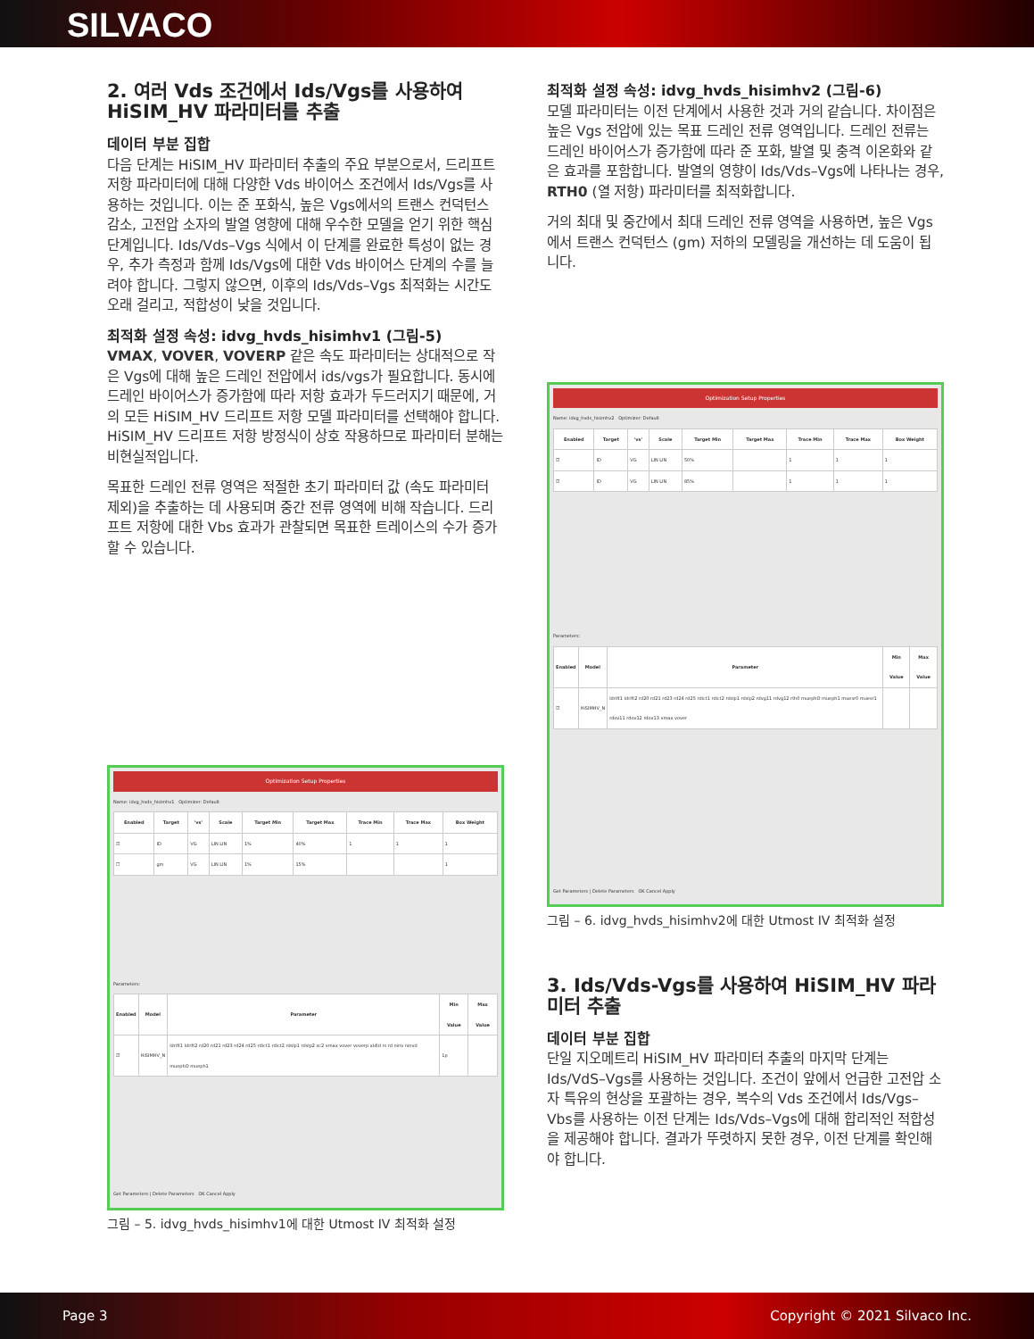SILVACO
2. 여러 Vds 조건에서 Ids/Vgs를 사용하여 HiSIM_HV 파라미터를 추출
데이터 부분 집합
다음 단계는 HiSIM_HV 파라미터 추출의 주요 부분으로서, 드리프트 저항 파라미터에 대해 다양한 Vds 바이어스 조건에서 Ids/Vgs를 사용하는 것입니다. 이는 준 포화식, 높은 Vgs에서의 트랜스 컨덕턴스 감소, 고전압 소자의 발열 영향에 대해 우수한 모델을 얻기 위한 핵심 단계입니다. Ids/Vds–Vgs 식에서 이 단계를 완료한 특성이 없는 경우, 추가 측정과 함께 Ids/Vgs에 대한 Vds 바이어스 단계의 수를 늘려야 합니다. 그렇지 않으면, 이후의 Ids/Vds–Vgs 최적화는 시간도 오래 걸리고, 적합성이 낮을 것입니다.
최적화 설정 속성: idvg_hvds_hisimhv1 (그림-5)
VMAX, VOVER, VOVERP 같은 속도 파라미터는 상대적으로 작은 Vgs에 대해 높은 드레인 전압에서 ids/vgs가 필요합니다. 동시에 드레인 바이어스가 증가함에 따라 저항 효과가 두드러지기 때문에, 거의 모든 HiSIM_HV 드리프트 저항 모델 파라미터를 선택해야 합니다. HiSIM_HV 드리프트 저항 방정식이 상호 작용하므로 파라미터 분해는 비현실적입니다.
목표한 드레인 전류 영역은 적절한 초기 파라미터 값 (속도 파라미터 제외)을 추출하는 데 사용되며 중간 전류 영역에 비해 작습니다. 드리프트 저항에 대한 Vbs 효과가 관찰되면 목표한 트레이스의 수가 증가할 수 있습니다.
Optimization Setup Properties
Name: idvg_hvds_hisimhv1 Optimizer: Default
| Enabled | Target | 'vs' | Scale | Target Min | Target Max | Trace Min | Trace Max | Box Weight |
| --- | --- | --- | --- | --- | --- | --- | --- | --- |
| ☑ | ID | VG | LIN LIN | 1% | 40% | 1 | 1 | 1 |
| ☐ | gm | VG | LIN LIN | 1% | 15% | | | 1 |
Parameters:
| Enabled | Model | Parameter | Min Value | Max Value |
| --- | --- | --- | --- | --- |
| ☑ | HiSIMHV_N | ldrift1 ldrift2 rd20 rd21 rd23 rd24 rd25 rdict1 rdict2 rdslp1 rdslp2 sc2 vmax vover voverp xldld rs rd ninv ninvd muephO mueph1 | 1p | |
Get Parameters | Delete Parameters OK Cancel Apply
그림 – 5. idvg_hvds_hisimhv1에 대한 Utmost IV 최적화 설정
최적화 설정 속성: idvg_hvds_hisimhv2 (그림-6)
모델 파라미터는 이전 단계에서 사용한 것과 거의 같습니다. 차이점은 높은 Vgs 전압에 있는 목표 드레인 전류 영역입니다. 드레인 전류는 드레인 바이어스가 증가함에 따라 준 포화, 발열 및 충격 이온화와 같은 효과를 포함합니다. 발열의 영향이 Ids/Vds–Vgs에 나타나는 경우, RTH0 (열 저항) 파라미터를 최적화합니다.
거의 최대 및 중간에서 최대 드레인 전류 영역을 사용하면, 높은 Vgs에서 트랜스 컨덕턴스 (gm) 저하의 모델링을 개선하는 데 도움이 됩니다.
Optimization Setup Properties
Name: idvg_hvds_hisimhv2 Optimizer: Default
| Enabled | Target | 'vs' | Scale | Target Min | Target Max | Trace Min | Trace Max | Box Weight |
| --- | --- | --- | --- | --- | --- | --- | --- | --- |
| ☑ | ID | VG | LIN LIN | 50% | | 1 | 1 | 1 |
| ☑ | ID | VG | LIN LIN | 85% | | 1 | 1 | 1 |
Parameters:
| Enabled | Model | Parameter | Min Value | Max Value |
| --- | --- | --- | --- | --- |
| ☑ | HiSIMHV_N | ldrift1 ldrift2 rd20 rd21 rd23 rd24 rd25 rdict1 rdict2 rdslp1 rdslp2 rdvg11 rdvg12 rth0 muephO mueph1 muesr0 muesr1 rdov11 rdov12 rdov13 vmax vover | | |
Get Parameters | Delete Parameters OK Cancel Apply
그림 – 6. idvg_hvds_hisimhv2에 대한 Utmost IV 최적화 설정
3. Ids/Vds-Vgs를 사용하여 HiSIM_HV 파라미터 추출
데이터 부분 집합
단일 지오메트리 HiSIM_HV 파라미터 추출의 마지막 단계는 Ids/VdS–Vgs를 사용하는 것입니다. 조건이 앞에서 언급한 고전압 소자 특유의 현상을 포괄하는 경우, 복수의 Vds 조건에서 Ids/Vgs–Vbs를 사용하는 이전 단계는 Ids/Vds–Vgs에 대해 합리적인 적합성을 제공해야 합니다. 결과가 뚜렷하지 못한 경우, 이전 단계를 확인해야 합니다.
Page 3 Copyright © 2021 Silvaco Inc.